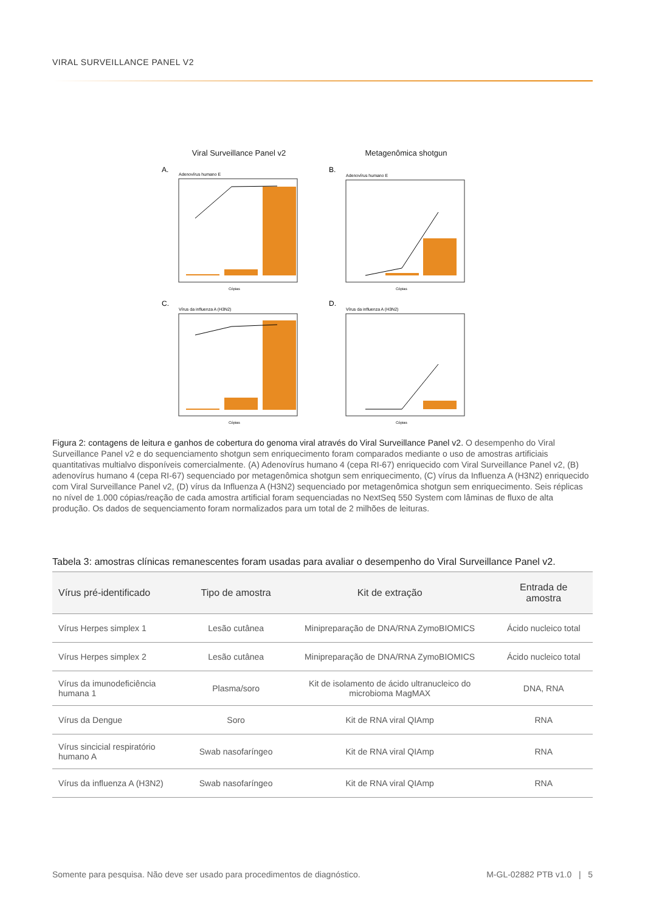VIRAL SURVEILLANCE PANEL V2
Viral Surveillance Panel v2
Metagenômica shotgun
A.
Adenovírus humano E
Cópias
B.
Adenovírus humano E
Cópias
C.
Vírus da influenza A (H3N2)
Cópias
D.
Vírus da influenza A (H3N2)
Cópias
Figura 2: contagens de leitura e ganhos de cobertura do genoma viral através do Viral Surveillance Panel v2. O desempenho do Viral Surveillance Panel v2 e do sequenciamento shotgun sem enriquecimento foram comparados mediante o uso de amostras artificiais quantitativas multialvo disponíveis comercialmente. (A) Adenovírus humano 4 (cepa RI-67) enriquecido com Viral Surveillance Panel v2, (B) adenovírus humano 4 (cepa RI-67) sequenciado por metagenômica shotgun sem enriquecimento, (C) vírus da Influenza A (H3N2) enriquecido com Viral Surveillance Panel v2, (D) vírus da Influenza A (H3N2) sequenciado por metagenômica shotgun sem enriquecimento. Seis réplicas no nível de 1.000 cópias/reação de cada amostra artificial foram sequenciadas no NextSeq 550 System com lâminas de fluxo de alta produção. Os dados de sequenciamento foram normalizados para um total de 2 milhões de leituras.
Tabela 3: amostras clínicas remanescentes foram usadas para avaliar o desempenho do Viral Surveillance Panel v2.
| Vírus pré-identificado | Tipo de amostra | Kit de extração | Entrada de amostra |
| --- | --- | --- | --- |
| Vírus Herpes simplex 1 | Lesão cutânea | Minipreparação de DNA/RNA ZymoBIOMICS | Ácido nucleico total |
| Vírus Herpes simplex 2 | Lesão cutânea | Minipreparação de DNA/RNA ZymoBIOMICS | Ácido nucleico total |
| Vírus da imunodeficiência humana 1 | Plasma/soro | Kit de isolamento de ácido ultranucleico do microbioma MagMAX | DNA, RNA |
| Vírus da Dengue | Soro | Kit de RNA viral QIAmp | RNA |
| Vírus sincicial respiratório humano A | Swab nasofaríngeo | Kit de RNA viral QIAmp | RNA |
| Vírus da influenza A (H3N2) | Swab nasofaríngeo | Kit de RNA viral QIAmp | RNA |
Somente para pesquisa. Não deve ser usado para procedimentos de diagnóstico. M-GL-02882 PTB v1.0 | 5